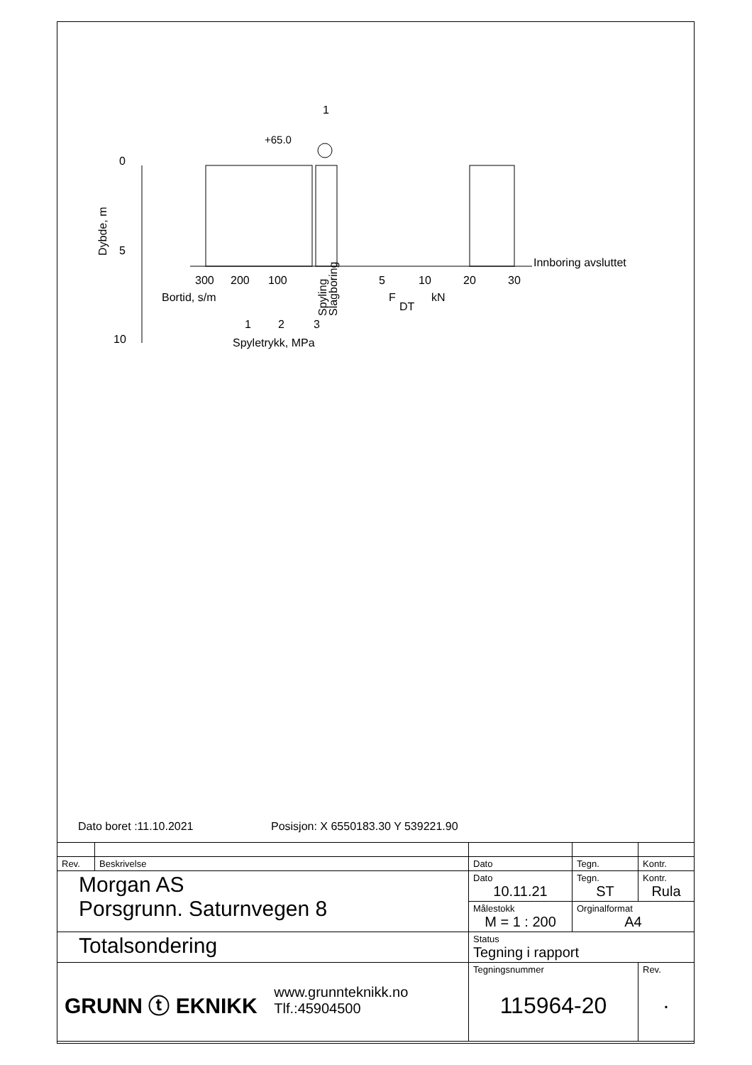1
+65.0
0
5
10
Dybde, m
300
200
100
5
10
20
30
Innboring avsluttet
Bortid, s/m
F
DT
kN
1
2
3
Spyletrykk, MPa
Spyling
Slagboring
Dato boret :11.10.2021 Posisjon: X 6550183.30 Y 539221.90
| Rev. | Beskrivelse | Dato | Tegn. | Kontr. |
| Morgan AS Porsgrunn. Saturnvegen 8 | | Dato 10.11.21 | Tegn. ST | Kontr. Rula |
| | | Målestokk M = 1 : 200 | Orginalformat A4 | |
| Totalsondering | | Status Tegning i rapport | | |
| GRUNN ⓣ EKNIKK www.grunnteknikk.no Tlf.:45904500 | | Tegningsnummer 115964-20 | | Rev. . |